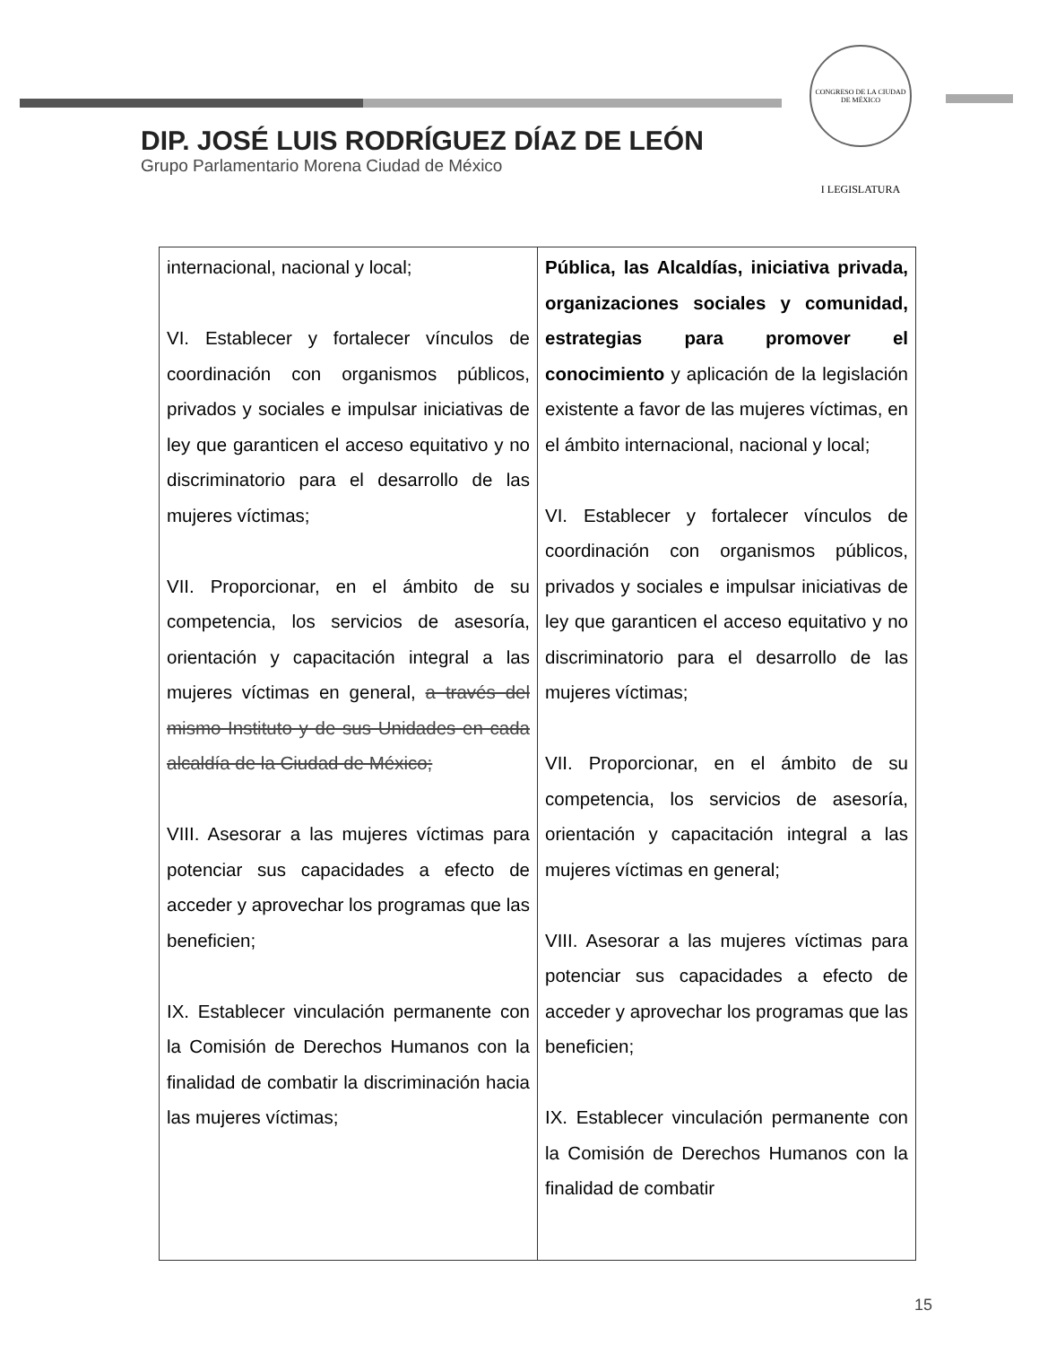CONGRESO DE LA CIUDAD DE MÉXICO
I LEGISLATURA
DIP. JOSÉ LUIS RODRÍGUEZ DÍAZ DE LEÓN
Grupo Parlamentario Morena Ciudad de México
| internacional, nacional y local; VI. Establecer y fortalecer vínculos de coordinación con organismos públicos, privados y sociales e impulsar iniciativas de ley que garanticen el acceso equitativo y no discriminatorio para el desarrollo de las mujeres víctimas; VII. Proporcionar, en el ámbito de su competencia, los servicios de asesoría, orientación y capacitación integral a las mujeres víctimas en general, a través del mismo Instituto y de sus Unidades en cada alcaldía de la Ciudad de México; VIII. Asesorar a las mujeres víctimas para potenciar sus capacidades a efecto de acceder y aprovechar los programas que las beneficien; IX. Establecer vinculación permanente con la Comisión de Derechos Humanos con la finalidad de combatir la discriminación hacia las mujeres víctimas; | Pública, las Alcaldías, iniciativa privada, organizaciones sociales y comunidad, estrategias para promover el conocimiento y aplicación de la legislación existente a favor de las mujeres víctimas, en el ámbito internacional, nacional y local; VI. Establecer y fortalecer vínculos de coordinación con organismos públicos, privados y sociales e impulsar iniciativas de ley que garanticen el acceso equitativo y no discriminatorio para el desarrollo de las mujeres víctimas; VII. Proporcionar, en el ámbito de su competencia, los servicios de asesoría, orientación y capacitación integral a las mujeres víctimas en general; VIII. Asesorar a las mujeres víctimas para potenciar sus capacidades a efecto de acceder y aprovechar los programas que las beneficien; IX. Establecer vinculación permanente con la Comisión de Derechos Humanos con la finalidad de combatir |
15